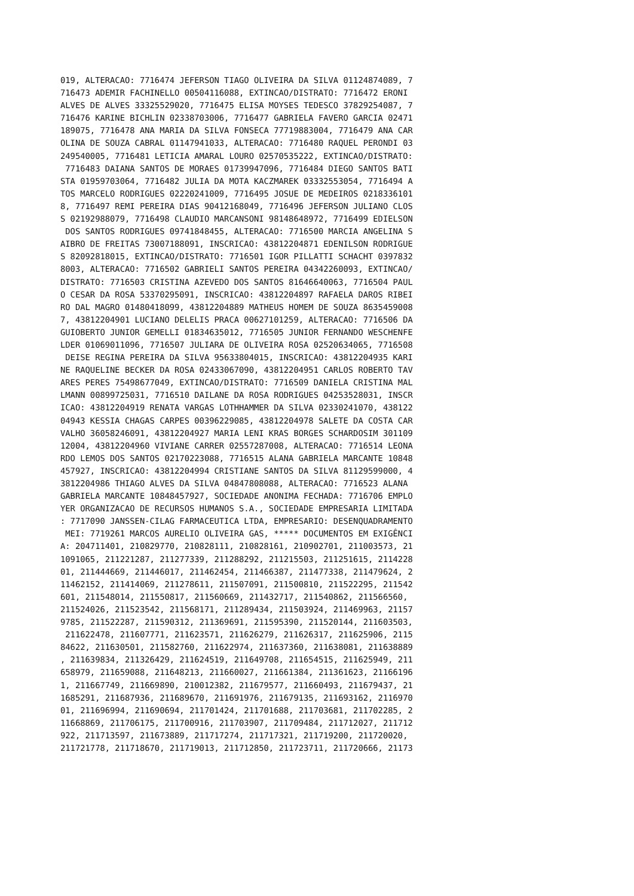019, ALTERACAO: 7716474 JEFERSON TIAGO OLIVEIRA DA SILVA 01124874089, 7
716473 ADEMIR FACHINELLO 00504116088, EXTINCAO/DISTRATO: 7716472 ERONI
ALVES DE ALVES 33325529020, 7716475 ELISA MOYSES TEDESCO 37829254087, 7
716476 KARINE BICHLIN 02338703006, 7716477 GABRIELA FAVERO GARCIA 02471
189075, 7716478 ANA MARIA DA SILVA FONSECA 77719883004, 7716479 ANA CAR
OLINA DE SOUZA CABRAL 01147941033, ALTERACAO: 7716480 RAQUEL PERONDI 03
249540005, 7716481 LETICIA AMARAL LOURO 02570535222, EXTINCAO/DISTRATO:
 7716483 DAIANA SANTOS DE MORAES 01739947096, 7716484 DIEGO SANTOS BATI
STA 01959703064, 7716482 JULIA DA MOTA KACZMAREK 03332553054, 7716494 A
TOS MARCELO RODRIGUES 02220241009, 7716495 JOSUE DE MEDEIROS 0218336101
8, 7716497 REMI PEREIRA DIAS 90412168049, 7716496 JEFERSON JULIANO CLOS
S 02192988079, 7716498 CLAUDIO MARCANSONI 98148648972, 7716499 EDIELSON
 DOS SANTOS RODRIGUES 09741848455, ALTERACAO: 7716500 MARCIA ANGELINA S
AIBRO DE FREITAS 73007188091, INSCRICAO: 43812204871 EDENILSON RODRIGUE
S 82092818015, EXTINCAO/DISTRATO: 7716501 IGOR PILLATTI SCHACHT 0397832
8003, ALTERACAO: 7716502 GABRIELI SANTOS PEREIRA 04342260093, EXTINCAO/
DISTRATO: 7716503 CRISTINA AZEVEDO DOS SANTOS 81646640063, 7716504 PAUL
O CESAR DA ROSA 53370295091, INSCRICAO: 43812204897 RAFAELA DAROS RIBEI
RO DAL MAGRO 01480418099, 43812204889 MATHEUS HOMEM DE SOUZA 8635459008
7, 43812204901 LUCIANO DELELIS PRACA 00627101259, ALTERACAO: 7716506 DA
GUIOBERTO JUNIOR GEMELLI 01834635012, 7716505 JUNIOR FERNANDO WESCHENFE
LDER 01069011096, 7716507 JULIARA DE OLIVEIRA ROSA 02520634065, 7716508
 DEISE REGINA PEREIRA DA SILVA 95633804015, INSCRICAO: 43812204935 KARI
NE RAQUELINE BECKER DA ROSA 02433067090, 43812204951 CARLOS ROBERTO TAV
ARES PERES 75498677049, EXTINCAO/DISTRATO: 7716509 DANIELA CRISTINA MAL
LMANN 00899725031, 7716510 DAILANE DA ROSA RODRIGUES 04253528031, INSCR
ICAO: 43812204919 RENATA VARGAS LOTHHAMMER DA SILVA 02330241070, 438122
04943 KESSIA CHAGAS CARPES 00396229085, 43812204978 SALETE DA COSTA CAR
VALHO 36058246091, 43812204927 MARIA LENI KRAS BORGES SCHARDOSIM 301109
12004, 43812204960 VIVIANE CARRER 02557287008, ALTERACAO: 7716514 LEONA
RDO LEMOS DOS SANTOS 02170223088, 7716515 ALANA GABRIELA MARCANTE 10848
457927, INSCRICAO: 43812204994 CRISTIANE SANTOS DA SILVA 81129599000, 4
3812204986 THIAGO ALVES DA SILVA 04847808088, ALTERACAO: 7716523 ALANA
GABRIELA MARCANTE 10848457927, SOCIEDADE ANONIMA FECHADA: 7716706 EMPLO
YER ORGANIZACAO DE RECURSOS HUMANOS S.A., SOCIEDADE EMPRESARIA LIMITADA
: 7717090 JANSSEN-CILAG FARMACEUTICA LTDA, EMPRESARIO: DESENQUADRAMENTO
 MEI: 7719261 MARCOS AURELIO OLIVEIRA GAS, ***** DOCUMENTOS EM EXIGÊNCI
A: 204711401, 210829770, 210828111, 210828161, 210902701, 211003573, 21
1091065, 211221287, 211277339, 211288292, 211215503, 211251615, 2114228
01, 211444669, 211446017, 211462454, 211466387, 211477338, 211479624, 2
11462152, 211414069, 211278611, 211507091, 211500810, 211522295, 211542
601, 211548014, 211550817, 211560669, 211432717, 211540862, 211566560,
211524026, 211523542, 211568171, 211289434, 211503924, 211469963, 21157
9785, 211522287, 211590312, 211369691, 211595390, 211520144, 211603503,
 211622478, 211607771, 211623571, 211626279, 211626317, 211625906, 2115
84622, 211630501, 211582760, 211622974, 211637360, 211638081, 211638889
, 211639834, 211326429, 211624519, 211649708, 211654515, 211625949, 211
658979, 211659088, 211648213, 211660027, 211661384, 211361623, 21166196
1, 211667749, 211669890, 210012382, 211679577, 211660493, 211679437, 21
1685291, 211687936, 211689670, 211691976, 211679135, 211693162, 2116970
01, 211696994, 211690694, 211701424, 211701688, 211703681, 211702285, 2
11668869, 211706175, 211700916, 211703907, 211709484, 211712027, 211712
922, 211713597, 211673889, 211717274, 211717321, 211719200, 211720020,
211721778, 211718670, 211719013, 211712850, 211723711, 211720666, 21173